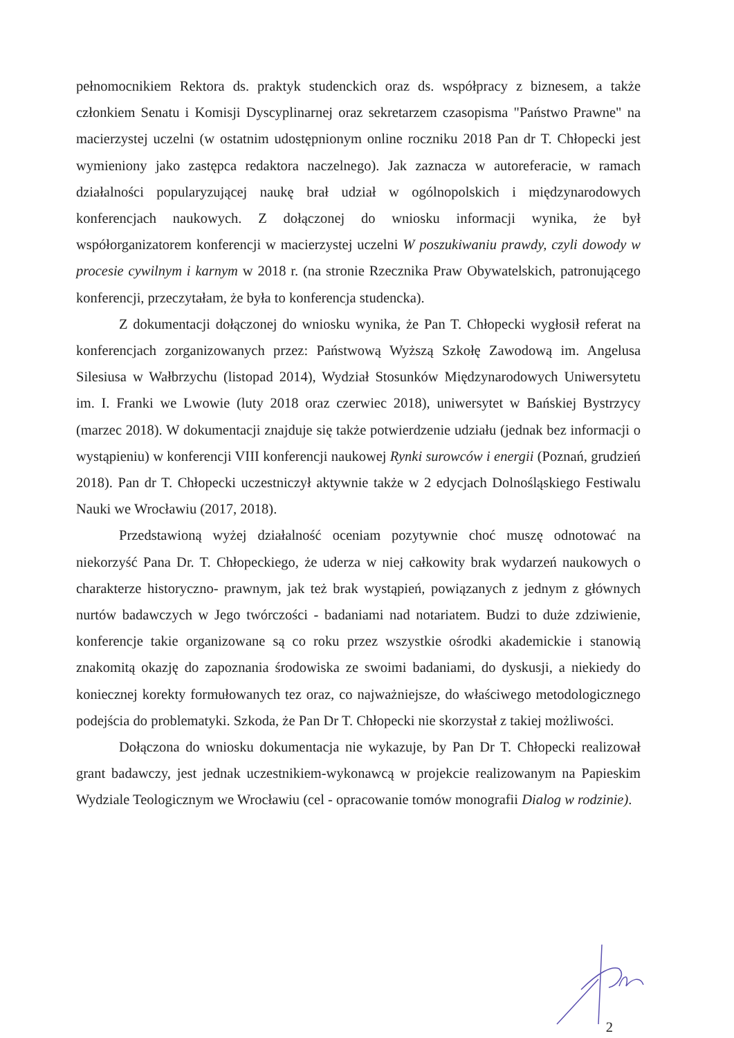pełnomocnikiem Rektora ds. praktyk studenckich oraz ds. współpracy z biznesem, a także członkiem Senatu i Komisji Dyscyplinarnej oraz sekretarzem czasopisma "Państwo Prawne" na macierzystej uczelni (w ostatnim udostępnionym online roczniku 2018 Pan dr T. Chłopecki jest wymieniony jako zastępca redaktora naczelnego). Jak zaznacza w autoreferacie, w ramach działalności popularyzującej naukę brał udział w ogólnopolskich i międzynarodowych konferencjach naukowych. Z dołączonej do wniosku informacji wynika, że był współorganizatorem konferencji w macierzystej uczelni W poszukiwaniu prawdy, czyli dowody w procesie cywilnym i karnym w 2018 r. (na stronie Rzecznika Praw Obywatelskich, patronującego konferencji, przeczytałam, że była to konferencja studencka).
Z dokumentacji dołączonej do wniosku wynika, że Pan T. Chłopecki wygłosił referat na konferencjach zorganizowanych przez: Państwową Wyższą Szkołę Zawodową im. Angelusa Silesiusa w Wałbrzychu (listopad 2014), Wydział Stosunków Międzynarodowych Uniwersytetu im. I. Franki we Lwowie (luty 2018 oraz czerwiec 2018), uniwersytet w Bańskiej Bystrzycy (marzec 2018). W dokumentacji znajduje się także potwierdzenie udziału (jednak bez informacji o wystąpieniu) w konferencji VIII konferencji naukowej Rynki surowców i energii (Poznań, grudzień 2018). Pan dr T. Chłopecki uczestniczył aktywnie także w 2 edycjach Dolnośląskiego Festiwalu Nauki we Wrocławiu (2017, 2018).
Przedstawioną wyżej działalność oceniam pozytywnie choć muszę odnotować na niekorzyść Pana Dr. T. Chłopeckiego, że uderza w niej całkowity brak wydarzeń naukowych o charakterze historyczno- prawnym, jak też brak wystąpień, powiązanych z jednym z głównych nurtów badawczych w Jego twórczości - badaniami nad notariatem. Budzi to duże zdziwienie, konferencje takie organizowane są co roku przez wszystkie ośrodki akademickie i stanowią znakomitą okazję do zapoznania środowiska ze swoimi badaniami, do dyskusji, a niekiedy do koniecznej korekty formułowanych tez oraz, co najważniejsze, do właściwego metodologicznego podejścia do problematyki. Szkoda, że Pan Dr T. Chłopecki nie skorzystał z takiej możliwości.
Dołączona do wniosku dokumentacja nie wykazuje, by Pan Dr T. Chłopecki realizował grant badawczy, jest jednak uczestnikiem-wykonawcą w projekcie realizowanym na Papieskim Wydziale Teologicznym we Wrocławiu (cel - opracowanie tomów monografii Dialog w rodzinie).
2